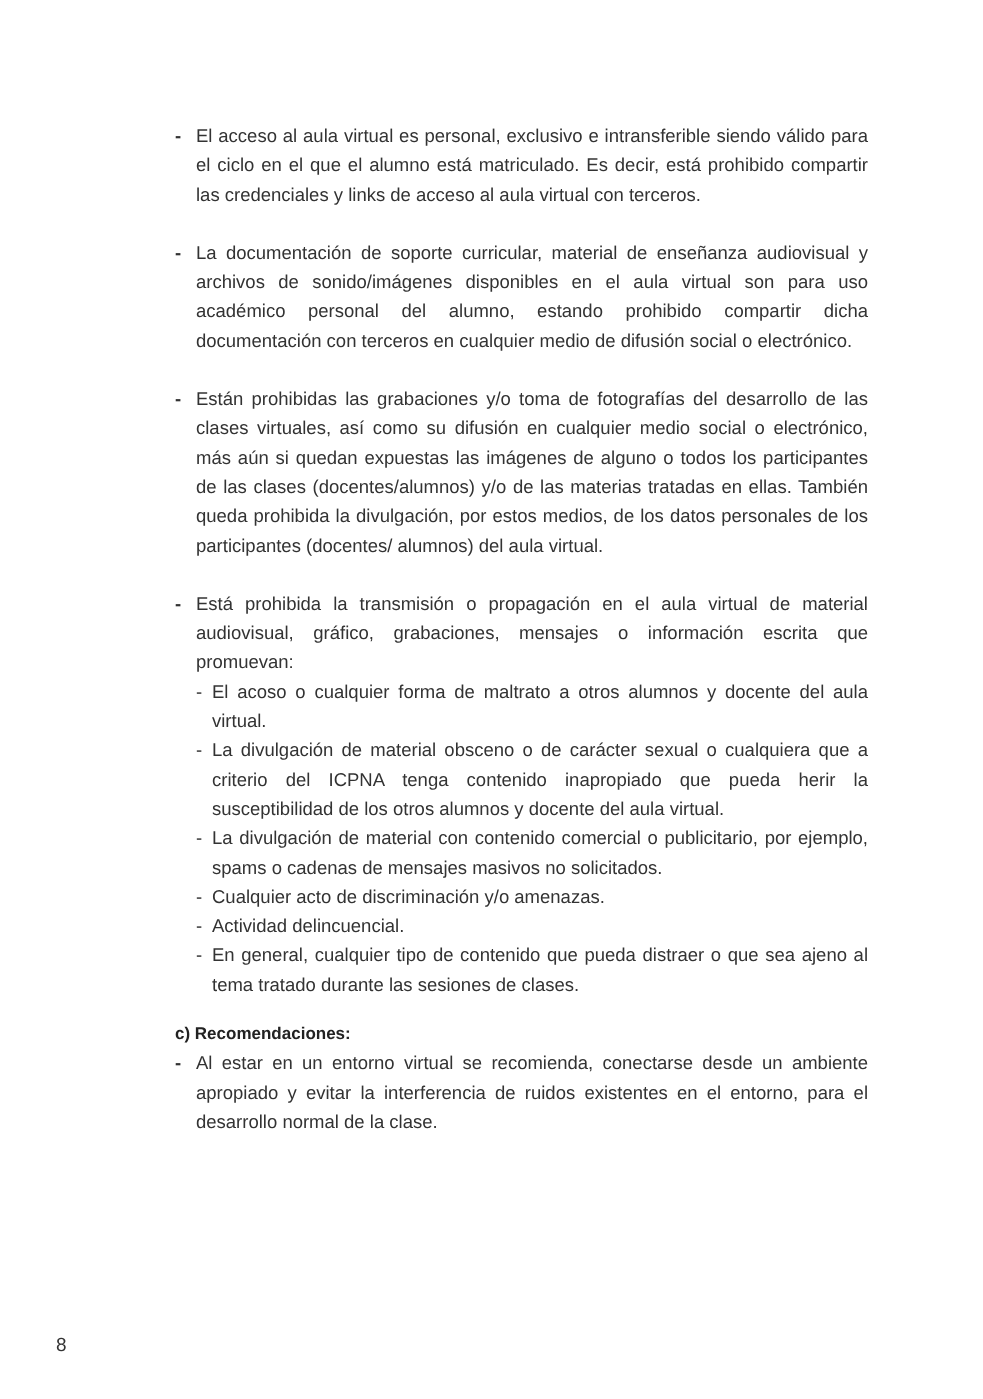- El acceso al aula virtual es personal, exclusivo e intransferible siendo válido para el ciclo en el que el alumno está matriculado. Es decir, está prohibido compartir las credenciales y links de acceso al aula virtual con terceros.
- La documentación de soporte curricular, material de enseñanza audiovisual y archivos de sonido/imágenes disponibles en el aula virtual son para uso académico personal del alumno, estando prohibido compartir dicha documentación con terceros en cualquier medio de difusión social o electrónico.
- Están prohibidas las grabaciones y/o toma de fotografías del desarrollo de las clases virtuales, así como su difusión en cualquier medio social o electrónico, más aún si quedan expuestas las imágenes de alguno o todos los participantes de las clases (docentes/alumnos) y/o de las materias tratadas en ellas. También queda prohibida la divulgación, por estos medios, de los datos personales de los participantes (docentes/ alumnos) del aula virtual.
- Está prohibida la transmisión o propagación en el aula virtual de material audiovisual, gráfico, grabaciones, mensajes o información escrita que promuevan:
- El acoso o cualquier forma de maltrato a otros alumnos y docente del aula virtual.
- La divulgación de material obsceno o de carácter sexual o cualquiera que a criterio del ICPNA tenga contenido inapropiado que pueda herir la susceptibilidad de los otros alumnos y docente del aula virtual.
- La divulgación de material con contenido comercial o publicitario, por ejemplo, spams o cadenas de mensajes masivos no solicitados.
- Cualquier acto de discriminación y/o amenazas.
- Actividad delincuencial.
- En general, cualquier tipo de contenido que pueda distraer o que sea ajeno al tema tratado durante las sesiones de clases.
c) Recomendaciones:
- Al estar en un entorno virtual se recomienda, conectarse desde un ambiente apropiado y evitar la interferencia de ruidos existentes en el entorno, para el desarrollo normal de la clase.
8